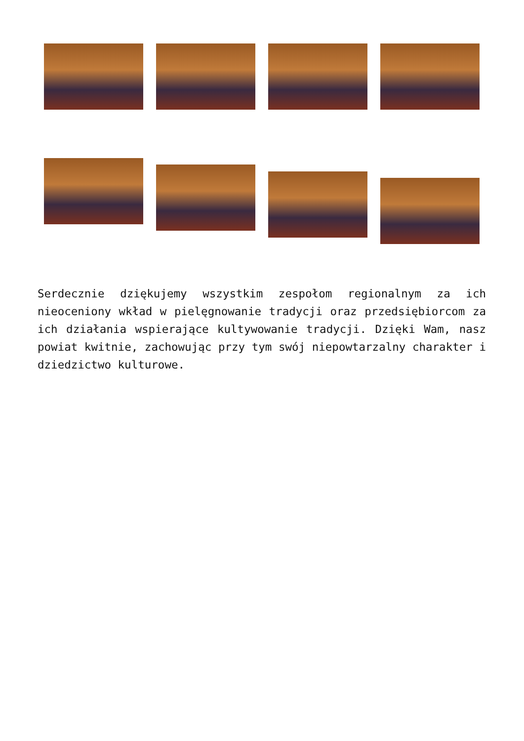Serdecznie dziękujemy wszystkim zespołom regionalnym za ich nieoceniony wkład w pielęgnowanie tradycji oraz przedsiębiorcom za ich działania wspierające kultywowanie tradycji. Dzięki Wam, nasz powiat kwitnie, zachowując przy tym swój niepowtarzalny charakter i dziedzictwo kulturowe.